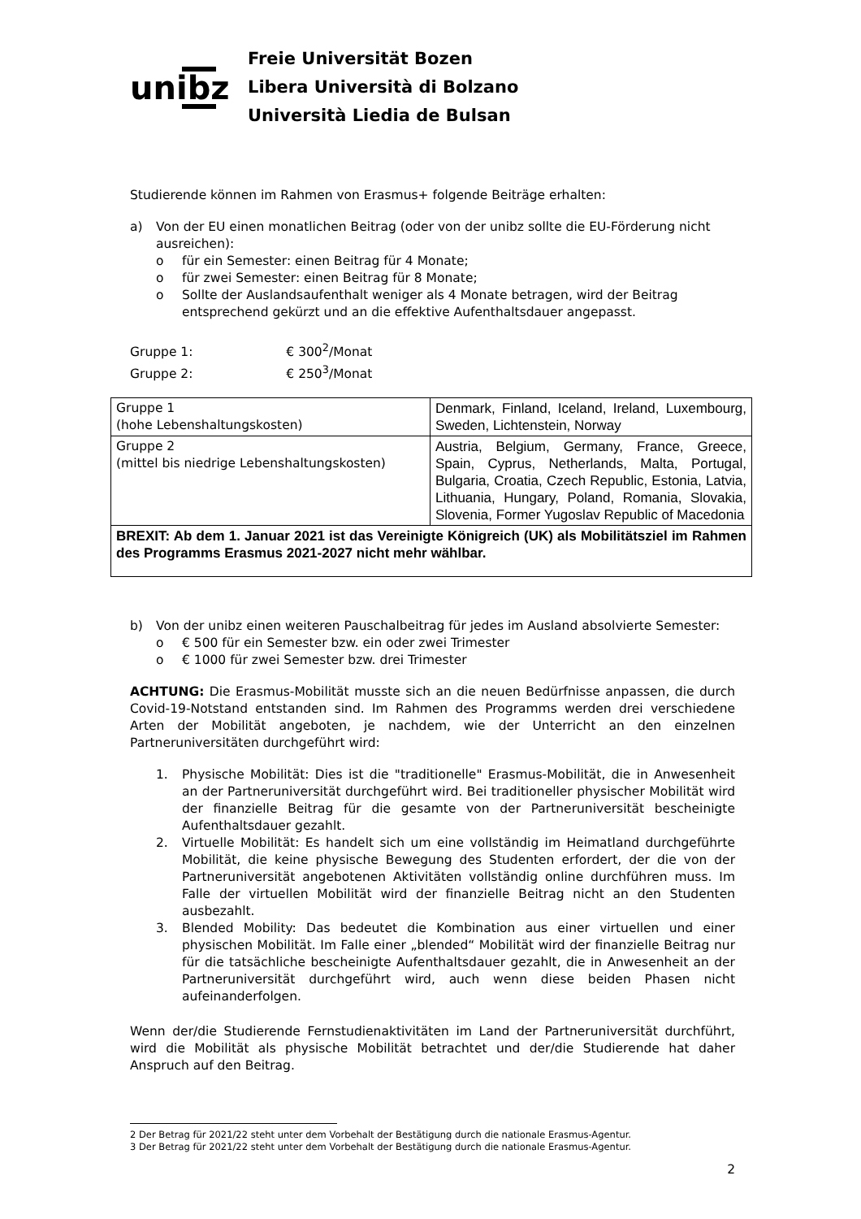unibz
Freie Universität Bozen
Libera Università di Bolzano
Università Liedia de Bulsan
Studierende können im Rahmen von Erasmus+ folgende Beiträge erhalten:
a) Von der EU einen monatlichen Beitrag (oder von der unibz sollte die EU-Förderung nicht ausreichen):
o für ein Semester: einen Beitrag für 4 Monate;
o für zwei Semester: einen Beitrag für 8 Monate;
o Sollte der Auslandsaufenthalt weniger als 4 Monate betragen, wird der Beitrag entsprechend gekürzt und an die effektive Aufenthaltsdauer angepasst.
Gruppe 1: € 300<sup>2</sup>/Monat
Gruppe 2: € 250<sup>3</sup>/Monat
| Gruppe 1 (hohe Lebenshaltungskosten) | Denmark, Finland, Iceland, Ireland, Luxembourg, Sweden, Lichtenstein, Norway |
| Gruppe 2 (mittel bis niedrige Lebenshaltungskosten) | Austria, Belgium, Germany, France, Greece, Spain, Cyprus, Netherlands, Malta, Portugal, Bulgaria, Croatia, Czech Republic, Estonia, Latvia, Lithuania, Hungary, Poland, Romania, Slovakia, Slovenia, Former Yugoslav Republic of Macedonia |
| BREXIT: Ab dem 1. Januar 2021 ist das Vereinigte Königreich (UK) als Mobilitätsziel im Rahmen des Programms Erasmus 2021-2027 nicht mehr wählbar. | |
b) Von der unibz einen weiteren Pauschalbeitrag für jedes im Ausland absolvierte Semester:
o € 500 für ein Semester bzw. ein oder zwei Trimester
o € 1000 für zwei Semester bzw. drei Trimester
ACHTUNG: Die Erasmus-Mobilität musste sich an die neuen Bedürfnisse anpassen, die durch Covid-19-Notstand entstanden sind. Im Rahmen des Programms werden drei verschiedene Arten der Mobilität angeboten, je nachdem, wie der Unterricht an den einzelnen Partneruniversitäten durchgeführt wird:
1. Physische Mobilität: Dies ist die "traditionelle" Erasmus-Mobilität, die in Anwesenheit an der Partneruniversität durchgeführt wird. Bei traditioneller physischer Mobilität wird der finanzielle Beitrag für die gesamte von der Partneruniversität bescheinigte Aufenthaltsdauer gezahlt.
2. Virtuelle Mobilität: Es handelt sich um eine vollständig im Heimatland durchgeführte Mobilität, die keine physische Bewegung des Studenten erfordert, der die von der Partneruniversität angebotenen Aktivitäten vollständig online durchführen muss. Im Falle der virtuellen Mobilität wird der finanzielle Beitrag nicht an den Studenten ausbezahlt.
3. Blended Mobility: Das bedeutet die Kombination aus einer virtuellen und einer physischen Mobilität. Im Falle einer „blended“ Mobilität wird der finanzielle Beitrag nur für die tatsächliche bescheinigte Aufenthaltsdauer gezahlt, die in Anwesenheit an der Partneruniversität durchgeführt wird, auch wenn diese beiden Phasen nicht aufeinanderfolgen.
Wenn der/die Studierende Fernstudienaktivitäten im Land der Partneruniversität durchführt, wird die Mobilität als physische Mobilität betrachtet und der/die Studierende hat daher Anspruch auf den Beitrag.
2 Der Betrag für 2021/22 steht unter dem Vorbehalt der Bestätigung durch die nationale Erasmus-Agentur.
3 Der Betrag für 2021/22 steht unter dem Vorbehalt der Bestätigung durch die nationale Erasmus-Agentur.
2